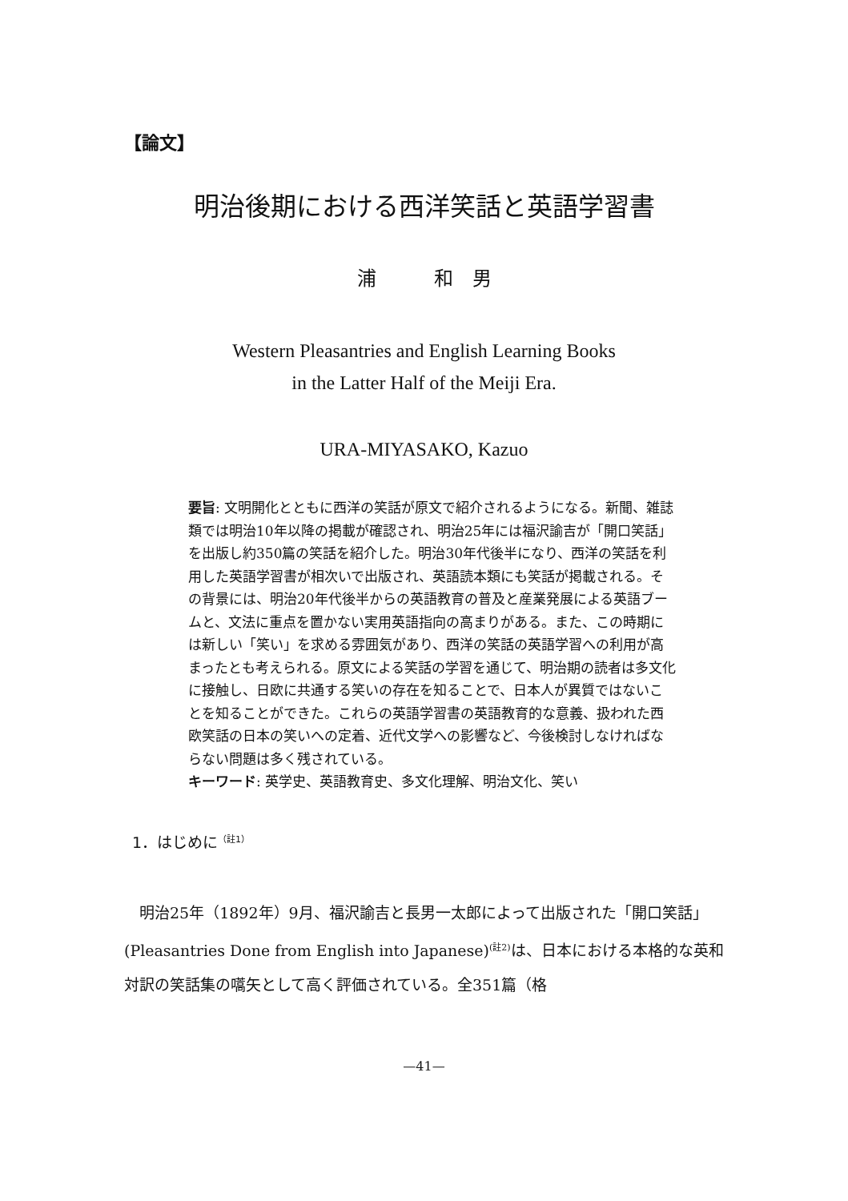【論文】
明治後期における西洋笑話と英語学習書
浦　　　和　男
Western Pleasantries and English Learning Books
in the Latter Half of the Meiji Era.
URA-MIYASAKO, Kazuo
要旨: 文明開化とともに西洋の笑話が原文で紹介されるようになる。新聞、雑誌類では明治10年以降の掲載が確認され、明治25年には福沢諭吉が「開口笑話」を出版し約350篇の笑話を紹介した。明治30年代後半になり、西洋の笑話を利用した英語学習書が相次いで出版され、英語読本類にも笑話が掲載される。その背景には、明治20年代後半からの英語教育の普及と産業発展による英語ブームと、文法に重点を置かない実用英語指向の高まりがある。また、この時期には新しい「笑い」を求める雰囲気があり、西洋の笑話の英語学習への利用が高まったとも考えられる。原文による笑話の学習を通じて、明治期の読者は多文化に接触し、日欧に共通する笑いの存在を知ることで、日本人が異質ではないことを知ることができた。これらの英語学習書の英語教育的な意義、扱われた西欧笑話の日本の笑いへの定着、近代文学への影響など、今後検討しなければならない問題は多く残されている。
キーワード: 英学史、英語教育史、多文化理解、明治文化、笑い
1．はじめに<sup>（註1）</sup>
明治25年（1892年）9月、福沢諭吉と長男一太郎によって出版された「開口笑話」(Pleasantries Done from English into Japanese)<sup>(註2)</sup>は、日本における本格的な英和対訳の笑話集の嚆矢として高く評価されている。全351篇（格
—41—